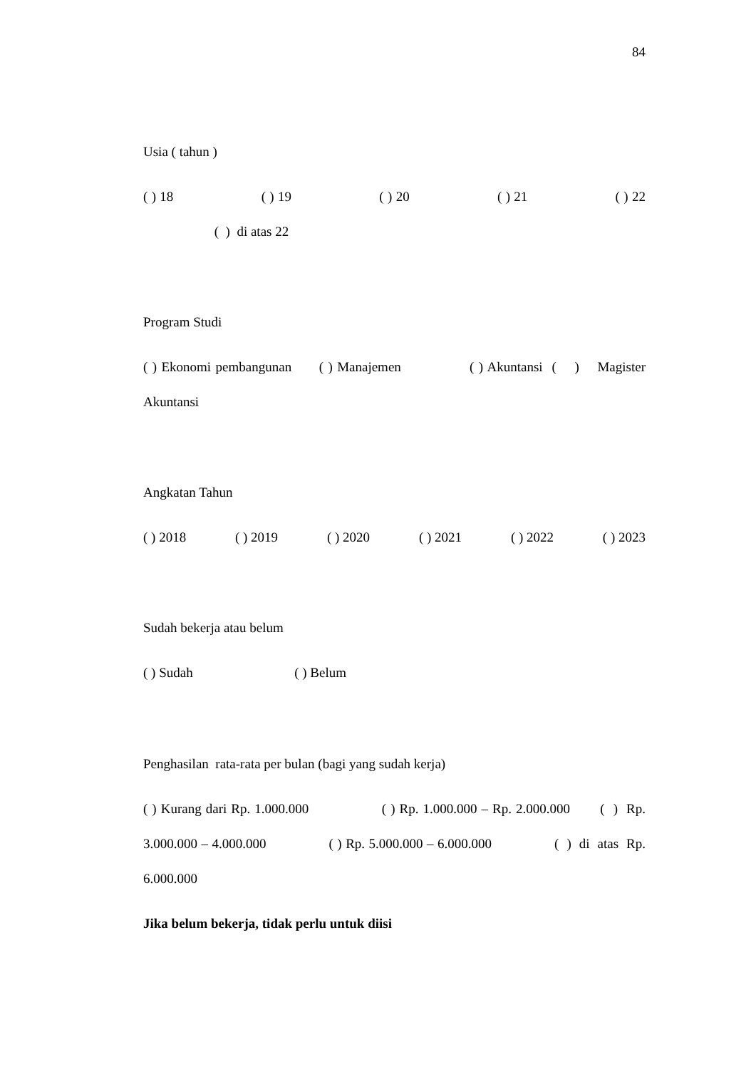84
Usia ( tahun )
( ) 18 ( ) 19 ( ) 20 ( ) 21 ( ) 22 ( ) di atas 22
Program Studi
( ) Ekonomi pembangunan ( ) Manajemen ( ) Akuntansi ( ) Magister Akuntansi
Angkatan Tahun
( ) 2018 ( ) 2019 ( ) 2020 ( ) 2021 ( ) 2022 ( ) 2023
Sudah bekerja atau belum
( ) Sudah ( ) Belum
Penghasilan rata-rata per bulan (bagi yang sudah kerja)
( ) Kurang dari Rp. 1.000.000 ( ) Rp. 1.000.000 – Rp. 2.000.000 ( ) Rp. 3.000.000 – 4.000.000 ( ) Rp. 5.000.000 – 6.000.000 ( ) di atas Rp. 6.000.000
Jika belum bekerja, tidak perlu untuk diisi